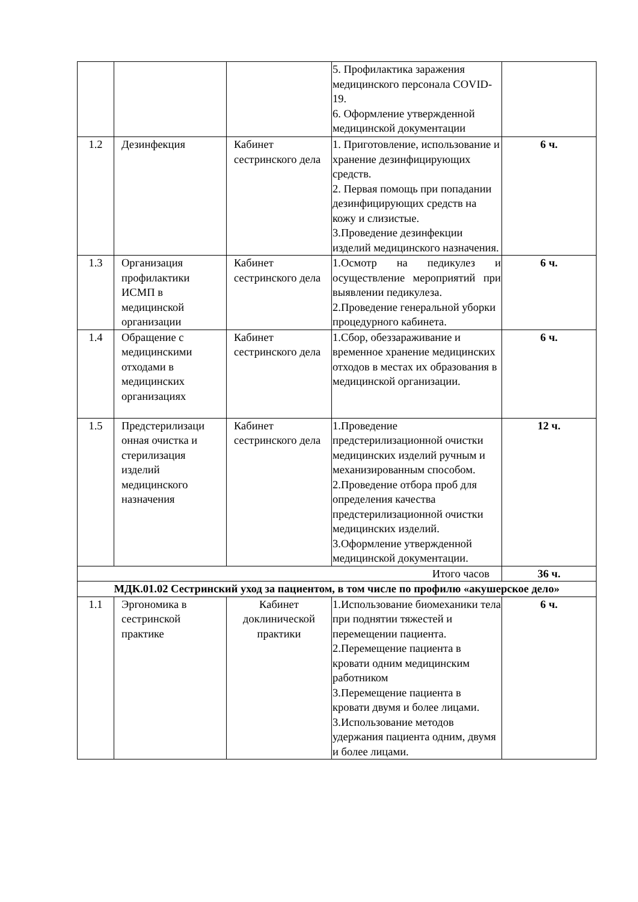| | | | 5. Профилактика заражения медицинского персонала COVID-19. 6. Оформление утвержденной медицинской документации | |
| 1.2 | Дезинфекция | Кабинет сестринского дела | 1. Приготовление, использование и хранение дезинфицирующих средств. 2. Первая помощь при попадании дезинфицирующих средств на кожу и слизистые. 3.Проведение дезинфекции изделий медицинского назначения. | 6 ч. |
| 1.3 | Организация профилактики ИСМП в медицинской организации | Кабинет сестринского дела | 1.Осмотр на педикулез и осуществление мероприятий при выявлении педикулеза. 2.Проведение генеральной уборки процедурного кабинета. | 6 ч. |
| 1.4 | Обращение с медицинскими отходами в медицинских организациях | Кабинет сестринского дела | 1.Сбор, обеззараживание и временное хранение медицинских отходов в местах их образования в медицинской организации. | 6 ч. |
| 1.5 | Предстерилизаци онная очистка и стерилизация изделий медицинского назначения | Кабинет сестринского дела | 1.Проведение предстерилизационной очистки медицинских изделий ручным и механизированным способом. 2.Проведение отбора проб для определения качества предстерилизационной очистки медицинских изделий. 3.Оформление утвержденной медицинской документации. | 12 ч. |
| Итого часов | | | | 36 ч. |
| МДК.01.02 Сестринский уход за пациентом, в том числе по профилю «акушерское дело» | | | | |
| 1.1 | Эргономика в сестринской практике | Кабинет доклинической практики | 1.Использование биомеханики тела при поднятии тяжестей и перемещении пациента. 2.Перемещение пациента в кровати одним медицинским работником 3.Перемещение пациента в кровати двумя и более лицами. 3.Использование методов удержания пациента одним, двумя и более лицами. | 6 ч. |